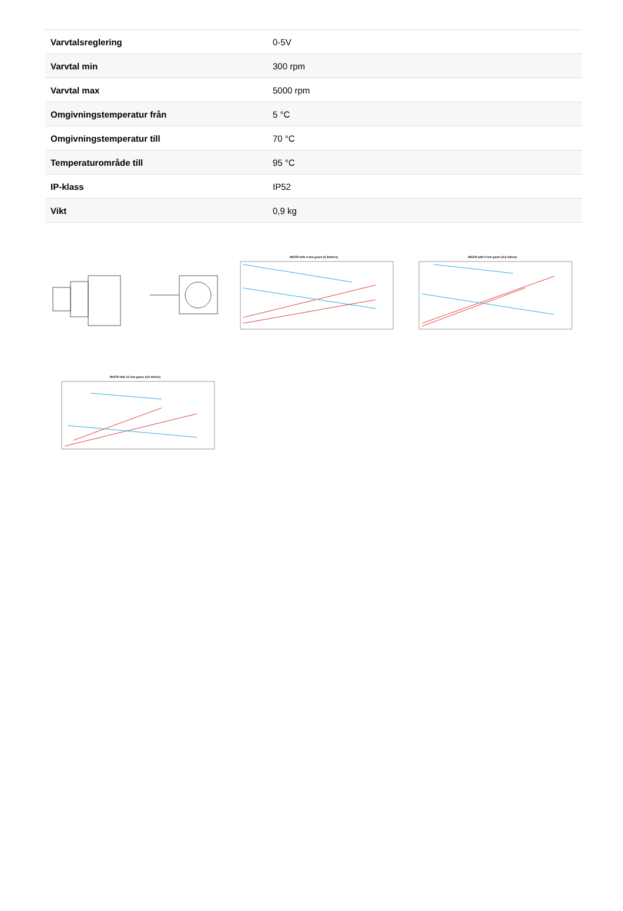| Varvtalsreglering | 0-5V |
| Varvtal min | 300 rpm |
| Varvtal max | 5000 rpm |
| Omgivningstemperatur från | 5 °C |
| Omgivningstemperatur till | 70 °C |
| Temperaturområde till | 95 °C |
| IP-klass | IP52 |
| Vikt | 0,9 kg |
MGFR with 4 mm gears (0,3ml/rev)
MGFR with 9 mm gears (0,6 ml/rev)
MGFR with 13 mm gears (0,9 ml/rev)